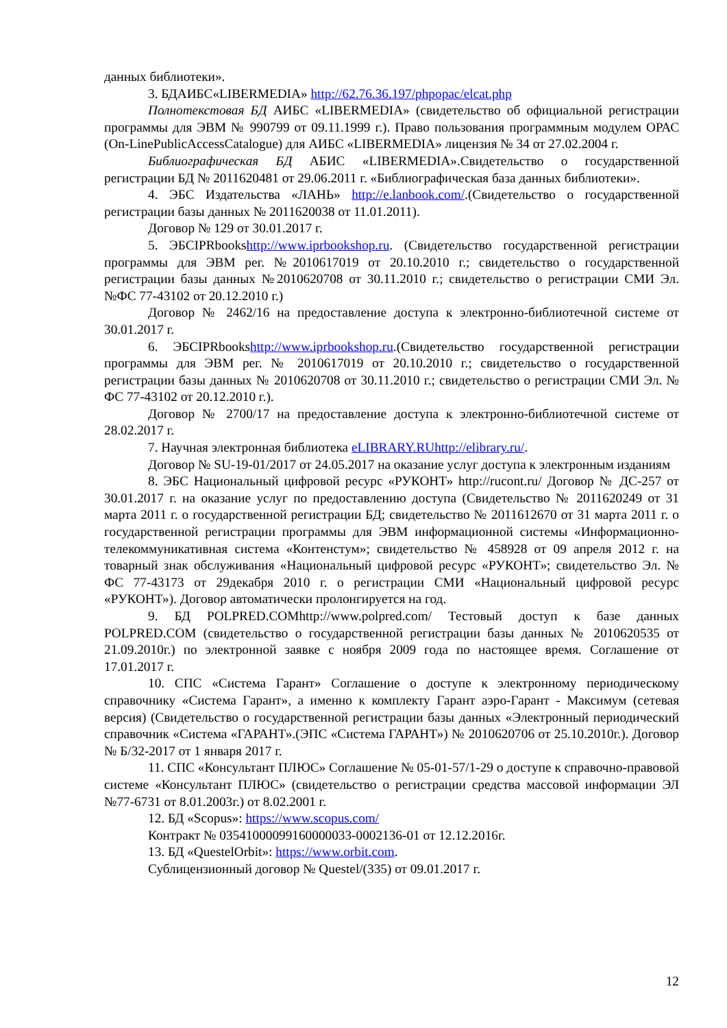данных библиотеки».
3. БДАИБС«LIBERMEDIA» http://62.76.36.197/phpopac/elcat.php
Полнотекстовая БД АИБС «LIBERMEDIA» (свидетельство об официальной регистрации программы для ЭВМ № 990799 от 09.11.1999 г.). Право пользования программным модулем ОРАС (On-LinePublicAccessCatalogue) для АИБС «LIBERMEDIA» лицензия № 34 от 27.02.2004 г.
Библиографическая БД АБИС «LIBERMEDIA».Свидетельство о государственной регистрации БД № 2011620481 от 29.06.2011 г. «Библиографическая база данных библиотеки».
4. ЭБС Издательства «ЛАНЬ» http://e.lanbook.com/.(Свидетельство о государственной регистрации базы данных № 2011620038 от 11.01.2011).
Договор № 129 от 30.01.2017 г.
5. ЭБСIPRbookshttp://www.iprbookshop.ru. (Свидетельство государственной регистрации программы для ЭВМ рег. №2010617019 от 20.10.2010 г.; свидетельство о государственной регистрации базы данных №2010620708 от 30.11.2010 г.; свидетельство о регистрации СМИ Эл. №ФС 77-43102 от 20.12.2010 г.)
Договор № 2462/16 на предоставление доступа к электронно-библиотечной системе от 30.01.2017 г.
6. ЭБСIPRbookshttp://www.iprbookshop.ru.(Свидетельство государственной регистрации программы для ЭВМ рег. № 2010617019 от 20.10.2010 г.; свидетельство о государственной регистрации базы данных № 2010620708 от 30.11.2010 г.; свидетельство о регистрации СМИ Эл. № ФС 77-43102 от 20.12.2010 г.).
Договор № 2700/17 на предоставление доступа к электронно-библиотечной системе от 28.02.2017 г.
7. Научная электронная библиотека eLIBRARY.RUhttp://elibrary.ru/.
Договор № SU-19-01/2017 от 24.05.2017 на оказание услуг доступа к электронным изданиям
8. ЭБС Национальный цифровой ресурс «РУКОНТ» http://rucont.ru/ Договор № ДС-257 от 30.01.2017 г. на оказание услуг по предоставлению доступа (Свидетельство № 2011620249 от 31 марта 2011 г. о государственной регистрации БД; свидетельство № 2011612670 от 31 марта 2011 г. о государственной регистрации программы для ЭВМ информационной системы «Информационно-телекоммуникативная система «Контенстум»; свидетельство № 458928 от 09 апреля 2012 г. на товарный знак обслуживания «Национальный цифровой ресурс «РУКОНТ»; свидетельство Эл. № ФС 77-43173 от 29декабря 2010 г. о регистрации СМИ «Национальный цифровой ресурс «РУКОНТ»). Договор автоматически пролонгируется на год.
9. БД POLPRED.COMhttp://www.polpred.com/ Тестовый доступ к базе данных POLPRED.COM (свидетельство о государственной регистрации базы данных № 2010620535 от 21.09.2010г.) по электронной заявке с ноября 2009 года по настоящее время. Соглашение от 17.01.2017 г.
10. СПС «Система Гарант» Соглашение о доступе к электронному периодическому справочнику «Система Гарант», а именно к комплекту Гарант аэро-Гарант - Максимум (сетевая версия) (Свидетельство о государственной регистрации базы данных «Электронный периодический справочник «Система «ГАРАНТ».(ЭПС «Система ГАРАНТ») № 2010620706 от 25.10.2010г.). Договор № Б/32-2017 от 1 января 2017 г.
11. СПС «Консультант ПЛЮС» Соглашение № 05-01-57/1-29 о доступе к справочно-правовой системе «Консультант ПЛЮС» (свидетельство о регистрации средства массовой информации ЭЛ №77-6731 от 8.01.2003г.) от 8.02.2001 г.
12. БД «Scopus»: https://www.scopus.com/
Контракт № 03541000099160000033-0002136-01 от 12.12.2016г.
13. БД «QuestelOrbit»: https://www.orbit.com.
Сублицензионный договор № Questel/(335) от 09.01.2017 г.
12